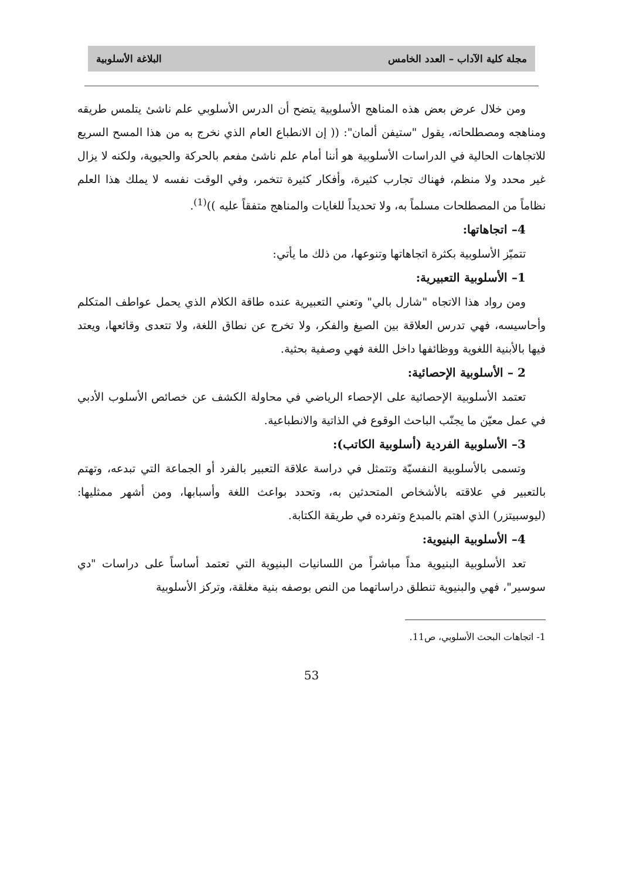مجلة كلية الآداب – العدد الخامس البلاغة الأسلوبية
ومن خلال عرض بعض هذه المناهج الأسلوبية يتضح أن الدرس الأسلوبي علم ناشئ يتلمس طريقه ومناهجه ومصطلحاته، يقول "ستيفن ألمان": (( إن الانطباع العام الذي نخرج به من هذا المسح السريع للاتجاهات الحالية في الدراسات الأسلوبية هو أننا أمام علم ناشئ مفعم بالحركة والحيوية، ولكنه لا يزال غير محدد ولا منظم، فهناك تجارب كثيرة، وأفكار كثيرة تتخمر، وفي الوقت نفسه لا يملك هذا العلم نظاماً من المصطلحات مسلماً به، ولا تحديداً للغايات والمناهج متفقاً عليه ))<sup>(1)</sup>.
4– اتجاهاتها:
تتميّز الأسلوبية بكثرة اتجاهاتها وتنوعها، من ذلك ما يأتي:
1– الأسلوبية التعبيرية:
ومن رواد هذا الاتجاه "شارل بالي" وتعني التعبيرية عنده طاقة الكلام الذي يحمل عواطف المتكلم وأحاسيسه، فهي تدرس العلاقة بين الصيغ والفكر، ولا تخرج عن نطاق اللغة، ولا تتعدى وقائعها، ويعتد فيها بالأبنية اللغوية ووظائفها داخل اللغة فهي وصفية بحثية.
2 – الأسلوبية الإحصائية:
تعتمد الأسلوبية الإحصائية على الإحصاء الرياضي في محاولة الكشف عن خصائص الأسلوب الأدبي في عمل معيّن ما يجنّب الباحث الوقوع في الذاتية والانطباعية.
3– الأسلوبية الفردية (أسلوبية الكاتب):
وتسمى بالأسلوبية النفسيّة وتتمثل في دراسة علاقة التعبير بالفرد أو الجماعة التي تبدعه، وتهتم بالتعبير في علاقته بالأشخاص المتحدثين به، وتحدد بواعث اللغة وأسبابها، ومن أشهر ممثليها: (ليوسبيتزر) الذي اهتم بالمبدع وتفرده في طريقة الكتابة.
4– الأسلوبية البنيوية:
تعد الأسلوبية البنيوية مداً مباشراً من اللسانيات البنيوية التي تعتمد أساساً على دراسات "دي سوسير"، فهي والبنيوية تنطلق دراساتهما من النص بوصفه بنية مغلقة، وتركز الأسلوبية
1- اتجاهات البحث الأسلوبي، ص11.
53